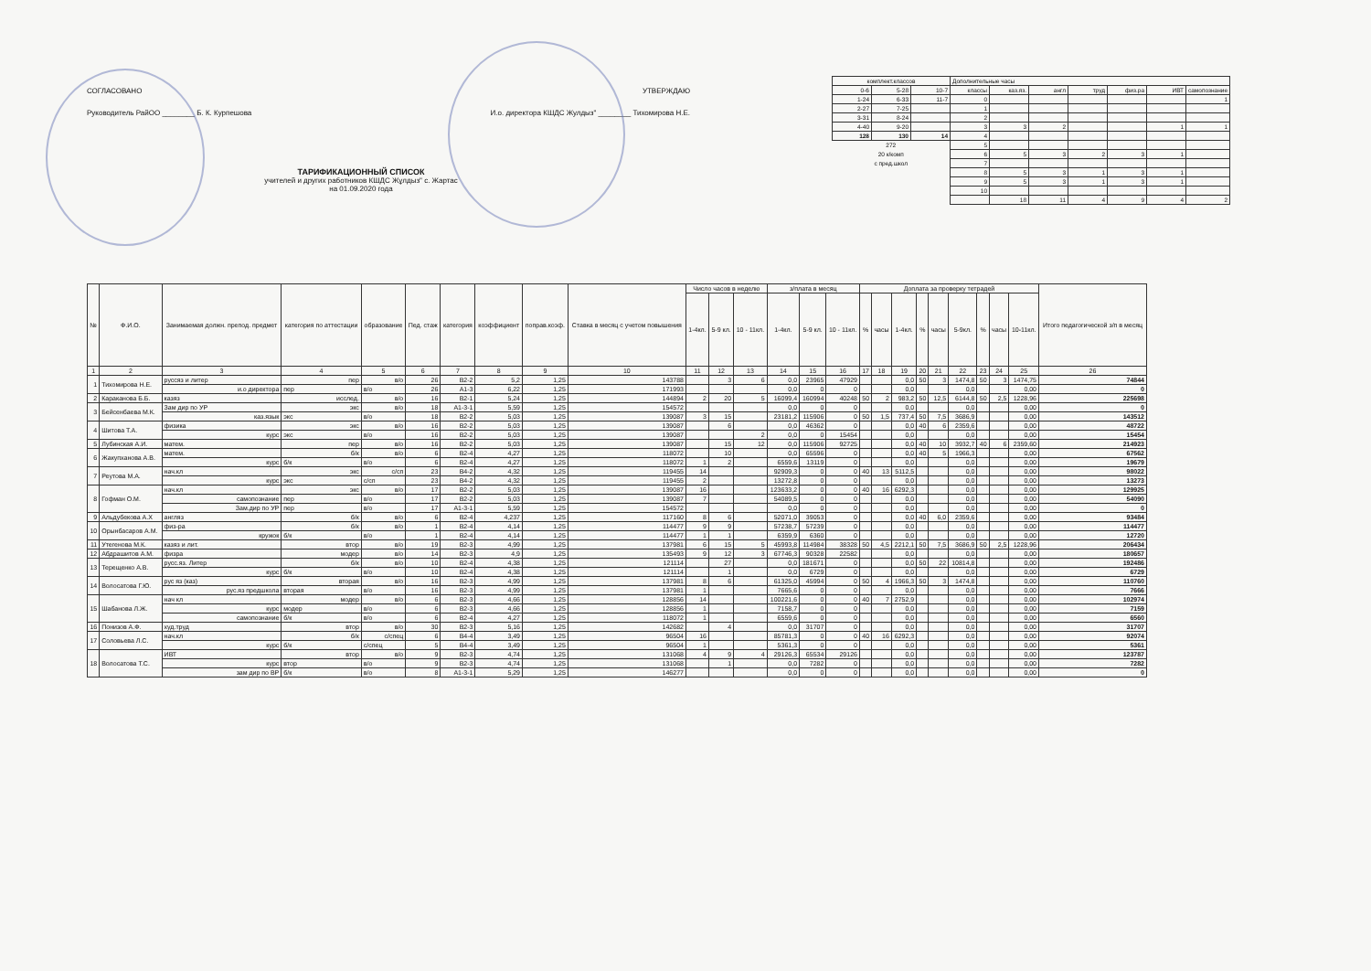СОГЛАСОВАНО УТВЕРЖДАЮ
Руководитель РайОО ________ Б. К. Курпешова И.о. директора КШДС Жулдыз" ________ Тихомирова Н.Е.
ТАРИФИКАЦИОННЫЙ СПИСОК
учителей и других работников КШДС Жұлдыз" с. Жартас
на 01.09.2020 года
| комплект.классов | | | Дополнительные часы | | | | | | |
| 0-6 | 5-28 | 10-7 | классы | каз.яз. | англ | труд | физ.ра | ИВТ | самопознание |
| 1-24 | 6-33 | 11-7 | 0 | | | | | | 1 |
| 2-27 | 7-25 | | 1 | | | | | | |
| 3-31 | 8-24 | | 2 | | | | | | |
| 4-40 | 9-20 | | 3 | 3 | 2 | | | 1 | 1 |
| 128 | 130 | 14 | 4 | | | | | | |
| 272 | | | 5 | | | | | | |
| 20 к/комп | | | 6 | 5 | 3 | 2 | 3 | 1 | |
| с пред.школ | | | 7 | | | | | | |
| | | | 8 | 5 | 3 | 1 | 3 | 1 | |
| | | | 9 | 5 | 3 | 1 | 3 | 1 | |
| | | | 10 | | | | | | |
| | | | | 18 | 11 | 4 | 9 | 4 | 2 |
| № | Ф.И.О. | Занимаемая должн. препод. предмет | категория по аттестации | образование | Пед. стаж | категория | коэффициент | поправ.коэф. | Ставка в месяц с учетом повышения | Число часов в неделю | | | з/плата в месяц | | | Доплата за проверку тетрадей | | | | | | | | | Итого педагогической з/п в месяц |
| --- | --- | --- | --- | --- | --- | --- | --- | --- | --- | --- | --- | --- | --- | --- | --- | --- | --- | --- | --- | --- | --- | --- | --- | --- | --- |
| | | | | | | | | | | 1-4кл. | 5-9 кл. | 10 - 11кл. | 1-4кл. | 5-9 кл. | 10 - 11кл. | % | часы | 1-4кл. | % | часы | 5-9кл. | % | часы | 10-11кл. | |
| 1 | 2 | 3 | 4 | 5 | 6 | 7 | 8 | 9 | 10 | 11 | 12 | 13 | 14 | 15 | 16 | 17 | 18 | 19 | 20 | 21 | 22 | 23 | 24 | 25 | 26 |
| 1 | Тихомирова Н.Е. | руссяз и литер | пер | в/о | 26 | В2-2 | 5,2 | 1,25 | 143788 | | 3 | 6 | 0,0 | 23965 | 47929 | | | 0,0 | 50 | 3 | 1474,8 | 50 | 3 | 1474,75 | 74844 |
| | | и.о директора | пер | в/о | 26 | А1-3 | 6,22 | 1,25 | 171993 | | | | 0,0 | 0 | 0 | | | 0,0 | | | 0,0 | | | 0,00 | 0 |
| 2 | Караканова Б.Б. | казяз | исслед. | в/о | 16 | В2-1 | 5,24 | 1,25 | 144894 | 2 | 20 | 5 | 16099,4 | 160994 | 40248 | 50 | 2 | 983,2 | 50 | 12,5 | 6144,8 | 50 | 2,5 | 1228,96 | 225698 |
| 3 | Бейсенбаева М.К. | Зам дир по УР | экс | в/о | 18 | А1-3-1 | 5,59 | 1,25 | 154572 | | | | 0,0 | 0 | 0 | | | 0,0 | | | 0,0 | | | 0,00 | 0 |
| | | каз.язык | экс | в/о | 18 | В2-2 | 5,03 | 1,25 | 139087 | 3 | 15 | | 23181,2 | 115906 | 0 | 50 | 1,5 | 737,4 | 50 | 7,5 | 3686,9 | | | 0,00 | 143512 |
| 4 | Шитова Т.А. | физика | экс | в/о | 16 | В2-2 | 5,03 | 1,25 | 139087 | | 6 | | 0,0 | 46362 | 0 | | | 0,0 | 40 | 6 | 2359,6 | | | 0,00 | 48722 |
| | | курс | экс | в/о | 16 | В2-2 | 5,03 | 1,25 | 139087 | | | 2 | 0,0 | 0 | 15454 | | | 0,0 | | | 0,0 | | | 0,00 | 15454 |
| 5 | Лубинская А.И. | матем. | пер | в/о | 16 | В2-2 | 5,03 | 1,25 | 139087 | | 15 | 12 | 0,0 | 115906 | 92725 | | | 0,0 | 40 | 10 | 3932,7 | 40 | 6 | 2359,60 | 214923 |
| 6 | Жакупханова А.В. | матем. | б/к | в/о | 6 | В2-4 | 4,27 | 1,25 | 118072 | | 10 | | 0,0 | 65596 | 0 | | | 0,0 | 40 | 5 | 1966,3 | | | 0,00 | 67562 |
| | | курс | б/к | в/о | 6 | В2-4 | 4,27 | 1,25 | 118072 | 1 | 2 | | 6559,6 | 13119 | 0 | | | 0,0 | | | 0,0 | | | 0,00 | 19679 |
| 7 | Реутова М.А. | нач.кл | экс | с/сп | 23 | В4-2 | 4,32 | 1,25 | 119455 | 14 | | | 92909,3 | 0 | 0 | 40 | 13 | 5112,5 | | | 0,0 | | | 0,00 | 98022 |
| | | курс | экс | с/сп | 23 | В4-2 | 4,32 | 1,25 | 119455 | 2 | | | 13272,8 | 0 | 0 | | | 0,0 | | | 0,0 | | | 0,00 | 13273 |
| 8 | Гофман О.М. | нач.кл | экс | в/о | 17 | В2-2 | 5,03 | 1,25 | 139087 | 16 | | | 123633,2 | 0 | 0 | 40 | 16 | 6292,3 | | | 0,0 | | | 0,00 | 129925 |
| | | самопознание | пер | в/о | 17 | В2-2 | 5,03 | 1,25 | 139087 | 7 | | | 54089,5 | 0 | 0 | | | 0,0 | | | 0,0 | | | 0,00 | 54090 |
| | | Зам.дир по УР | пер | в/о | 17 | А1-3-1 | 5,59 | 1,25 | 154572 | | | | 0,0 | 0 | 0 | | | 0,0 | | | 0,0 | | | 0,00 | 0 |
| 9 | Альдубекова А.Х | англяз | б/к | в/о | 6 | В2-4 | 4,237 | 1,25 | 117160 | 8 | 6 | | 52071,0 | 39053 | 0 | | | 0,0 | 40 | 6,0 | 2359,6 | | | 0,00 | 93484 |
| 10 | Орынбасаров А.М. | физ-ра | б/к | в/о | 1 | В2-4 | 4,14 | 1,25 | 114477 | 9 | 9 | | 57238,7 | 57239 | 0 | | | 0,0 | | | 0,0 | | | 0,00 | 114477 |
| | | кружок | б/к | в/о | 1 | В2-4 | 4,14 | 1,25 | 114477 | 1 | 1 | | 6359,9 | 6360 | 0 | | | 0,0 | | | 0,0 | | | 0,00 | 12720 |
| 11 | Утегенова М.К. | казяз и лит. | втор | в/о | 19 | В2-3 | 4,99 | 1,25 | 137981 | 6 | 15 | 5 | 45993,8 | 114984 | 38328 | 50 | 4,5 | 2212,1 | 50 | 7,5 | 3686,9 | 50 | 2,5 | 1228,96 | 206434 |
| 12 | Абдрашитов А.М. | физра | модер | в/о | 14 | В2-3 | 4,9 | 1,25 | 135493 | 9 | 12 | 3 | 67746,3 | 90328 | 22582 | | | 0,0 | | | 0,0 | | | 0,00 | 180657 |
| 13 | Терещенко А.В. | русс.яз. Литер | б/к | в/о | 10 | В2-4 | 4,38 | 1,25 | 121114 | | 27 | | 0,0 | 181671 | 0 | | | 0,0 | 50 | 22 | 10814,8 | | | 0,00 | 192486 |
| | | курс | б/к | в/о | 10 | В2-4 | 4,38 | 1,25 | 121114 | | 1 | | 0,0 | 6729 | 0 | | | 0,0 | | | 0,0 | | | 0,00 | 6729 |
| 14 | Волосатова Г.Ю. | рус яз (каз) | вторая | в/о | 16 | В2-3 | 4,99 | 1,25 | 137981 | 8 | 6 | | 61325,0 | 45994 | 0 | 50 | 4 | 1966,3 | 50 | 3 | 1474,8 | | | 0,00 | 110760 |
| | | рус.яз предшкола | вторая | в/о | 16 | В2-3 | 4,99 | 1,25 | 137981 | 1 | | | 7665,6 | 0 | 0 | | | 0,0 | | | 0,0 | | | 0,00 | 7666 |
| 15 | Шабанова Л.Ж. | нач кл | модер | в/о | 6 | В2-3 | 4,66 | 1,25 | 128856 | 14 | | | 100221,6 | 0 | 0 | 40 | 7 | 2752,9 | | | 0,0 | | | 0,00 | 102974 |
| | | курс | модер | в/о | 6 | В2-3 | 4,66 | 1,25 | 128856 | 1 | | | 7158,7 | 0 | 0 | | | 0,0 | | | 0,0 | | | 0,00 | 7159 |
| | | самопознание | б/к | в/о | 6 | В2-4 | 4,27 | 1,25 | 118072 | 1 | | | 6559,6 | 0 | 0 | | | 0,0 | | | 0,0 | | | 0,00 | 6560 |
| 16 | Понизов А.Ф. | худ.труд | втор | в/о | 30 | В2-3 | 5,16 | 1,25 | 142682 | | 4 | | 0,0 | 31707 | 0 | | | 0,0 | | | 0,0 | | | 0,00 | 31707 |
| 17 | Соловьева Л.С. | нач.кл | б/к | с/спец | 6 | В4-4 | 3,49 | 1,25 | 96504 | 16 | | | 85781,3 | 0 | 0 | 40 | 16 | 6292,3 | | | 0,0 | | | 0,00 | 92074 |
| | | курс | б/к | с/спец | 5 | В4-4 | 3,49 | 1,25 | 96504 | 1 | | | 5361,3 | 0 | 0 | | | 0,0 | | | 0,0 | | | 0,00 | 5361 |
| 18 | Волосатова Т.С. | ИВТ | втор | в/о | 9 | В2-3 | 4,74 | 1,25 | 131068 | 4 | 9 | 4 | 29126,3 | 65534 | 29126 | | | 0,0 | | | 0,0 | | | 0,00 | 123787 |
| | | курс | втор | в/о | 9 | В2-3 | 4,74 | 1,25 | 131068 | | 1 | | 0,0 | 7282 | 0 | | | 0,0 | | | 0,0 | | | 0,00 | 7282 |
| | | зам дир по ВР | б/к | в/о | 8 | А1-3-1 | 5,29 | 1,25 | 146277 | | | | 0,0 | 0 | 0 | | | 0,0 | | | 0,0 | | | 0,00 | 0 |